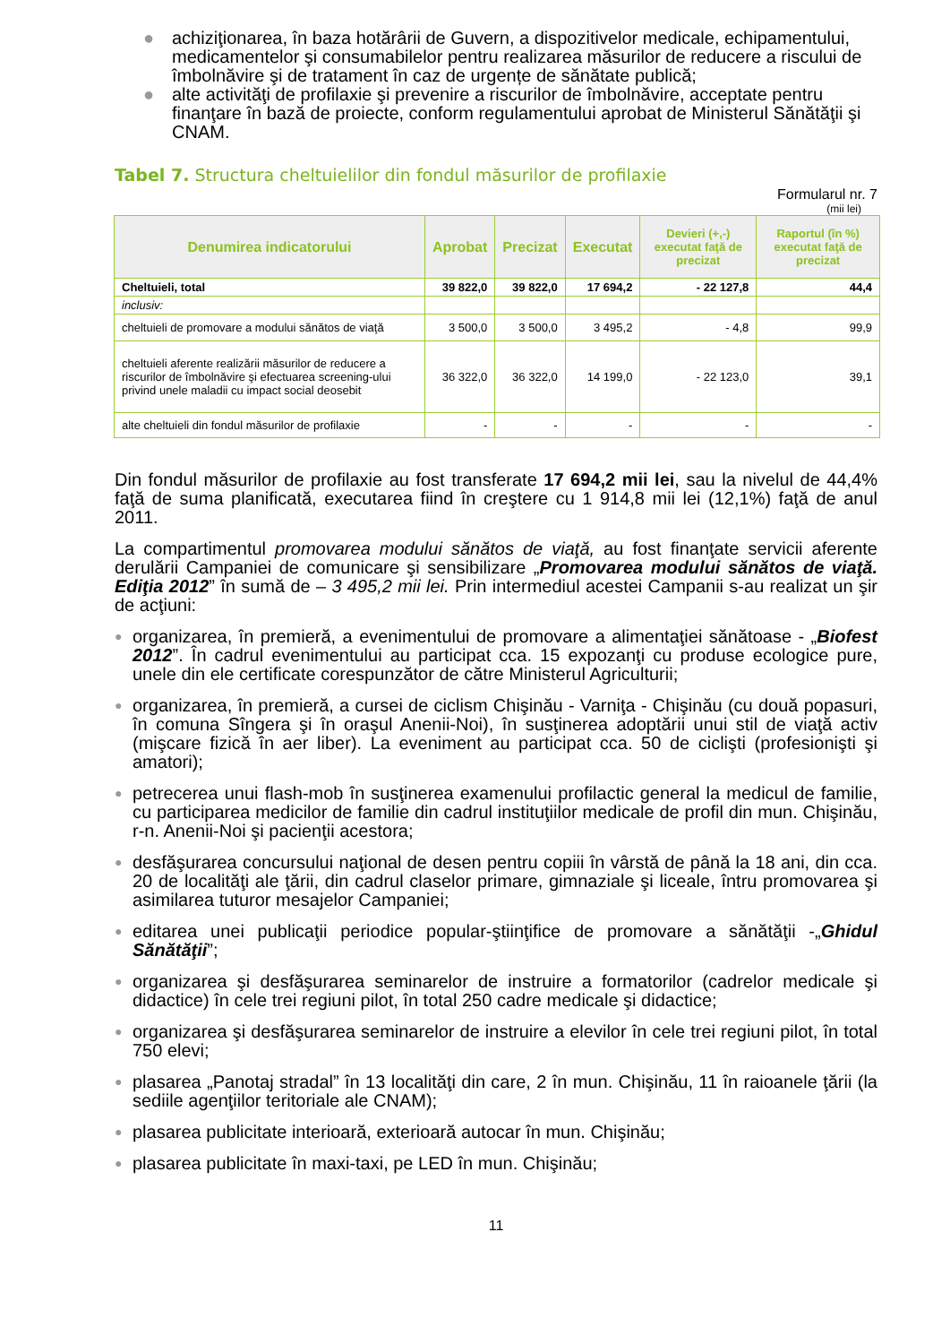● achiziţionarea, în baza hotărârii de Guvern, a dispozitivelor medicale, echipamentului, medicamentelor şi consumabilelor pentru realizarea măsurilor de reducere a riscului de îmbolnăvire şi de tratament în caz de urgențe de sănătate publică;
● alte activităţi de profilaxie şi prevenire a riscurilor de îmbolnăvire, acceptate pentru finanţare în bază de proiecte, conform regulamentului aprobat de Ministerul Sănătăţii şi CNAM.
Tabel 7. Structura cheltuielilor din fondul măsurilor de profilaxie
Formularul nr. 7
(mii lei)
| Denumirea indicatorului | Aprobat | Precizat | Executat | Devieri (+,-) executat faţă de precizat | Raportul (în %) executat faţă de precizat |
| --- | --- | --- | --- | --- | --- |
| Cheltuieli, total | 39 822,0 | 39 822,0 | 17 694,2 | - 22 127,8 | 44,4 |
| inclusiv: | | | | | |
| cheltuieli de promovare a modului sănătos de viaţă | 3 500,0 | 3 500,0 | 3 495,2 | - 4,8 | 99,9 |
| cheltuieli aferente realizării măsurilor de reducere a riscurilor de îmbolnăvire şi efectuarea screening-ului privind unele maladii cu impact social deosebit | 36 322,0 | 36 322,0 | 14 199,0 | - 22 123,0 | 39,1 |
| alte cheltuieli din fondul măsurilor de profilaxie | - | - | - | - | - |
Din fondul măsurilor de profilaxie au fost transferate 17 694,2 mii lei, sau la nivelul de 44,4% faţă de suma planificată, executarea fiind în creştere cu 1 914,8 mii lei (12,1%) faţă de anul 2011.
La compartimentul promovarea modului sănătos de viaţă, au fost finanţate servicii aferente derulării Campaniei de comunicare şi sensibilizare „Promovarea modului sănătos de viaţă. Ediţia 2012” în sumă de – 3 495,2 mii lei. Prin intermediul acestei Campanii s-au realizat un şir de acţiuni:
● organizarea, în premieră, a evenimentului de promovare a alimentaţiei sănătoase - „Biofest 2012”. În cadrul evenimentului au participat cca. 15 expozanţi cu produse ecologice pure, unele din ele certificate corespunzător de către Ministerul Agriculturii;
● organizarea, în premieră, a cursei de ciclism Chişinău - Varniţa - Chişinău (cu două popasuri, în comuna Sîngera şi în oraşul Anenii-Noi), în susţinerea adoptării unui stil de viaţă activ (mişcare fizică în aer liber). La eveniment au participat cca. 50 de ciclişti (profesionişti şi amatori);
● petrecerea unui flash-mob în susţinerea examenului profilactic general la medicul de familie, cu participarea medicilor de familie din cadrul instituţiilor medicale de profil din mun. Chişinău, r-n. Anenii-Noi şi pacienţii acestora;
● desfăşurarea concursului naţional de desen pentru copiii în vârstă de până la 18 ani, din cca. 20 de localităţi ale ţării, din cadrul claselor primare, gimnaziale şi liceale, întru promovarea şi asimilarea tuturor mesajelor Campaniei;
● editarea unei publicaţii periodice popular-ştiinţifice de promovare a sănătăţii -„Ghidul Sănătăţii”;
● organizarea şi desfăşurarea seminarelor de instruire a formatorilor (cadrelor medicale şi didactice) în cele trei regiuni pilot, în total 250 cadre medicale şi didactice;
● organizarea şi desfăşurarea seminarelor de instruire a elevilor în cele trei regiuni pilot, în total 750 elevi;
● plasarea „Panotaj stradal” în 13 localităţi din care, 2 în mun. Chişinău, 11 în raioanele ţării (la sediile agenţiilor teritoriale ale CNAM);
● plasarea publicitate interioară, exterioară autocar în mun. Chişinău;
● plasarea publicitate în maxi-taxi, pe LED în mun. Chişinău;
11